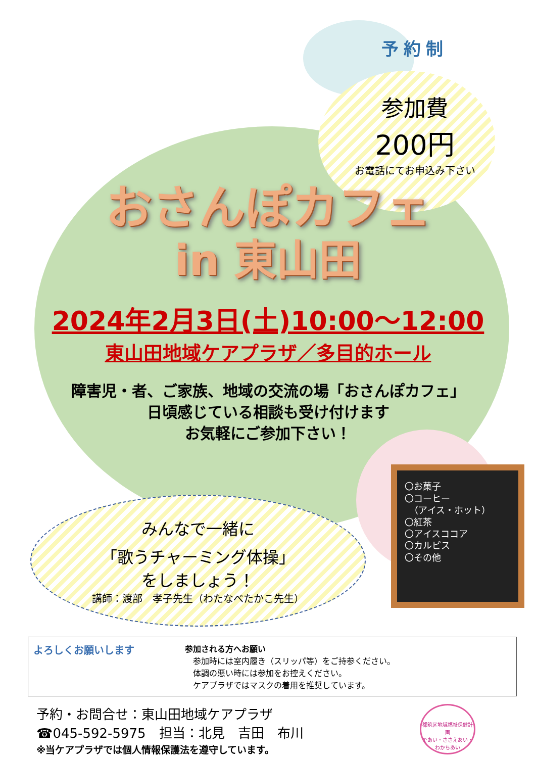予約制
参加費
200円
お電話にてお申込み下さい
おさんぽカフェ
in 東山田
2024年2月3日(土)10:00～12:00
東山田地域ケアプラザ／多目的ホール
障害児・者、ご家族、地域の交流の場「おさんぽカフェ」
日頃感じている相談も受け付けます
お気軽にご参加下さい！
みんなで一緒に
「歌うチャーミング体操」
をしましょう！
講師：渡部　孝子先生（わたなべたかこ先生）
〇お菓子
〇コーヒー
　（アイス・ホット）
〇紅茶
〇アイスココア
〇カルピス
〇その他
よろしくお願いします
参加される方へお願い
　参加時には室内履き（スリッパ等）をご持参ください。
　体調の悪い時には参加をお控えください。
　ケアプラザではマスクの着用を推奨しています。
予約・お問合せ：東山田地域ケアプラザ
☎045-592-5975　担当：北見　吉田　布川
※当ケアプラザでは個人情報保護法を遵守しています。
都筑区地域福祉保健計画
であい・ささえあい・わかちあい